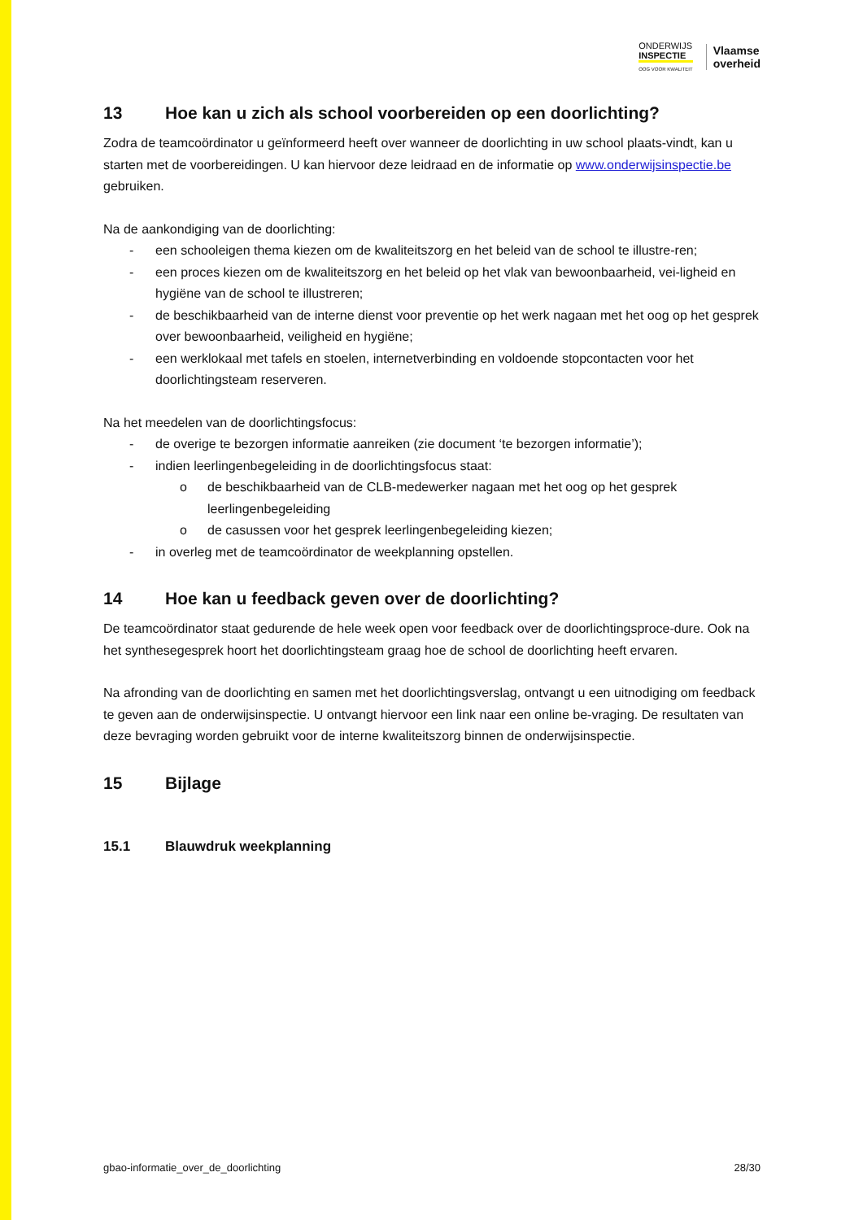ONDERWIJS
INSPECTIE
OOG VOOR KWALITEIT
Vlaamse
overheid
13 Hoe kan u zich als school voorbereiden op een doorlichting?
Zodra de teamcoördinator u geïnformeerd heeft over wanneer de doorlichting in uw school plaats-vindt, kan u starten met de voorbereidingen. U kan hiervoor deze leidraad en de informatie op www.onderwijsinspectie.be gebruiken.
Na de aankondiging van de doorlichting:
- een schooleigen thema kiezen om de kwaliteitszorg en het beleid van de school te illustre-ren;
- een proces kiezen om de kwaliteitszorg en het beleid op het vlak van bewoonbaarheid, vei-ligheid en hygiëne van de school te illustreren;
- de beschikbaarheid van de interne dienst voor preventie op het werk nagaan met het oog op het gesprek over bewoonbaarheid, veiligheid en hygiëne;
- een werklokaal met tafels en stoelen, internetverbinding en voldoende stopcontacten voor het doorlichtingsteam reserveren.
Na het meedelen van de doorlichtingsfocus:
- de overige te bezorgen informatie aanreiken (zie document ‘te bezorgen informatie’);
- indien leerlingenbegeleiding in de doorlichtingsfocus staat:
o de beschikbaarheid van de CLB-medewerker nagaan met het oog op het gesprek leerlingenbegeleiding
o de casussen voor het gesprek leerlingenbegeleiding kiezen;
- in overleg met de teamcoördinator de weekplanning opstellen.
14 Hoe kan u feedback geven over de doorlichting?
De teamcoördinator staat gedurende de hele week open voor feedback over de doorlichtingsproce-dure. Ook na het synthesegesprek hoort het doorlichtingsteam graag hoe de school de doorlichting heeft ervaren.
Na afronding van de doorlichting en samen met het doorlichtingsverslag, ontvangt u een uitnodiging om feedback te geven aan de onderwijsinspectie. U ontvangt hiervoor een link naar een online be-vraging. De resultaten van deze bevraging worden gebruikt voor de interne kwaliteitszorg binnen de onderwijsinspectie.
15 Bijlage
15.1 Blauwdruk weekplanning
gbao-informatie_over_de_doorlichting 28/30